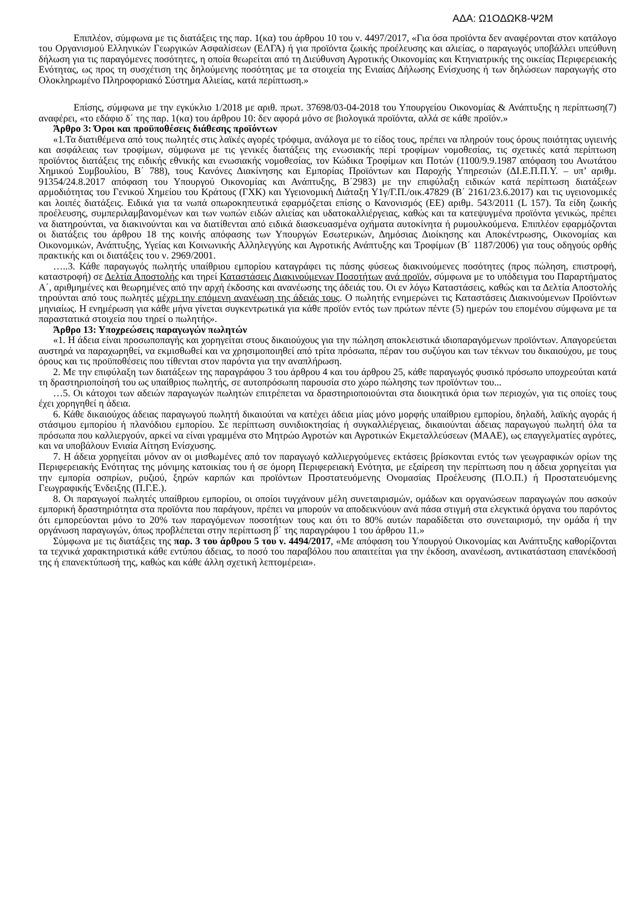ΑΔΑ: Ω1ΟΔΩΚ8-Ψ2Μ
Επιπλέον, σύμφωνα με τις διατάξεις της παρ. 1(κα) του άρθρου 10 του ν. 4497/2017, «Για όσα προϊόντα δεν αναφέρονται στον κατάλογο του Οργανισμού Ελληνικών Γεωργικών Ασφαλίσεων (ΕΛΓΑ) ή για προϊόντα ζωικής προέλευσης και αλιείας, ο παραγωγός υποβάλλει υπεύθυνη δήλωση για τις παραγόμενες ποσότητες, η οποία θεωρείται από τη Διεύθυνση Αγροτικής Οικονομίας και Κτηνιατρικής της οικείας Περιφερειακής Ενότητας, ως προς τη συσχέτιση της δηλούμενης ποσότητας με τα στοιχεία της Ενιαίας Δήλωσης Ενίσχυσης ή των δηλώσεων παραγωγής στο Ολοκληρωμένο Πληροφοριακό Σύστημα Αλιείας, κατά περίπτωση.»
Επίσης, σύμφωνα με την εγκύκλιο 1/2018 με αριθ. πρωτ. 37698/03-04-2018 του Υπουργείου Οικονομίας & Ανάπτυξης η περίπτωση(7) αναφέρει, «το εδάφιο δ΄ της παρ. 1(κα) του άρθρου 10: δεν αφορά μόνο σε βιολογικά προϊόντα, αλλά σε κάθε προϊόν.»
Άρθρο 3: Όροι και προϋποθέσεις διάθεσης προϊόντων
«1.Τα διατιθέμενα από τους πωλητές στις λαϊκές αγορές τρόφιμα, ανάλογα με το είδος τους, πρέπει να πληρούν τους όρους ποιότητας υγιεινής και ασφάλειας των τροφίμων, σύμφωνα με τις γενικές διατάξεις της ενωσιακής περί τροφίμων νομοθεσίας, τις σχετικές κατά περίπτωση προϊόντος διατάξεις της ειδικής εθνικής και ενωσιακής νομοθεσίας, τον Κώδικα Τροφίμων και Ποτών (1100/9.9.1987 απόφαση του Ανωτάτου Χημικού Συμβουλίου, Β΄ 788), τους Κανόνες Διακίνησης και Εμπορίας Προϊόντων και Παροχής Υπηρεσιών (ΔΙ.Ε.Π.Π.Υ. – υπ’ αριθμ. 91354/24.8.2017 απόφαση του Υπουργού Οικονομίας και Ανάπτυξης, Β΄2983) με την επιφύλαξη ειδικών κατά περίπτωση διατάξεων αρμοδιότητας του Γενικού Χημείου του Κράτους (ΓΧΚ) και Υγειονομική Διάταξη Υ1γ/Γ.Π./οικ.47829 (Β΄ 2161/23.6.2017) και τις υγειονομικές και λοιπές διατάξεις. Ειδικά για τα νωπά οπωροκηπευτικά εφαρμόζεται επίσης ο Κανονισμός (ΕΕ) αριθμ. 543/2011 (L 157). Τα είδη ζωικής προέλευσης, συμπεριλαμβανομένων και των νωπών ειδών αλιείας και υδατοκαλλιέργειας, καθώς και τα κατεψυγμένα προϊόντα γενικώς, πρέπει να διατηρούνται, να διακινούνται και να διατίθενται από ειδικά διασκευασμένα οχήματα αυτοκίνητα ή ρυμουλκούμενα. Επιπλέον εφαρμόζονται οι διατάξεις του άρθρου 18 της κοινής απόφασης των Υπουργών Εσωτερικών, Δημόσιας Διοίκησης και Αποκέντρωσης, Οικονομίας και Οικονομικών, Ανάπτυξης, Υγείας και Κοινωνικής Αλληλεγγύης και Αγροτικής Ανάπτυξης και Τροφίμων (Β΄ 1187/2006) για τους οδηγούς ορθής πρακτικής και οι διατάξεις του ν. 2969/2001.
…..3. Κάθε παραγωγός πωλητής υπαίθριου εμπορίου καταγράφει τις πάσης φύσεως διακινούμενες ποσότητες (προς πώληση, επιστροφή, καταστροφή) σε Δελτία Αποστολής και τηρεί Καταστάσεις Διακινούμενων Ποσοτήτων ανά προϊόν, σύμφωνα με το υπόδειγμα του Παραρτήματος Α΄, αριθμημένες και θεωρημένες από την αρχή έκδοσης και ανανέωσης της άδειάς του. Οι εν λόγω Καταστάσεις, καθώς και τα Δελτία Αποστολής τηρούνται από τους πωλητές μέχρι την επόμενη ανανέωση της άδειάς τους. Ο πωλητής ενημερώνει τις Καταστάσεις Διακινούμενων Προϊόντων μηνιαίως. Η ενημέρωση για κάθε μήνα γίνεται συγκεντρωτικά για κάθε προϊόν εντός των πρώτων πέντε (5) ημερών του επομένου σύμφωνα με τα παραστατικά στοιχεία που τηρεί ο πωλητής».
Άρθρο 13: Υποχρεώσεις παραγωγών πωλητών
«1. Η άδεια είναι προσωποπαγής και χορηγείται στους δικαιούχους για την πώληση αποκλειστικά ιδιοπαραγόμενων προϊόντων. Απαγορεύεται αυστηρά να παραχωρηθεί, να εκμισθωθεί και να χρησιμοποιηθεί από τρίτα πρόσωπα, πέραν του συζύγου και των τέκνων του δικαιούχου, με τους όρους και τις προϋποθέσεις που τίθενται στον παρόντα για την αναπλήρωση.
2. Με την επιφύλαξη των διατάξεων της παραγράφου 3 του άρθρου 4 και του άρθρου 25, κάθε παραγωγός φυσικό πρόσωπο υποχρεούται κατά τη δραστηριοποίησή του ως υπαίθριος πωλητής, σε αυτοπρόσωπη παρουσία στο χώρο πώλησης των προϊόντων του...
…5. Οι κάτοχοι των αδειών παραγωγών πωλητών επιτρέπεται να δραστηριοποιούνται στα διοικητικά όρια των περιοχών, για τις οποίες τους έχει χορηγηθεί η άδεια.
6. Κάθε δικαιούχος άδειας παραγωγού πωλητή δικαιούται να κατέχει άδεια μίας μόνο μορφής υπαίθριου εμπορίου, δηλαδή, λαϊκής αγοράς ή στάσιμου εμπορίου ή πλανόδιου εμπορίου. Σε περίπτωση συνιδιοκτησίας ή συγκαλλιέργειας, δικαιούνται άδειας παραγωγού πωλητή όλα τα πρόσωπα που καλλιεργούν, αρκεί να είναι γραμμένα στο Μητρώο Αγροτών και Αγροτικών Εκμεταλλεύσεων (ΜΑΑΕ), ως επαγγελματίες αγρότες, και να υποβάλουν Ενιαία Αίτηση Ενίσχυσης.
7. Η άδεια χορηγείται μόνον αν οι μισθωμένες από τον παραγωγό καλλιεργούμενες εκτάσεις βρίσκονται εντός των γεωγραφικών ορίων της Περιφερειακής Ενότητας της μόνιμης κατοικίας του ή σε όμορη Περιφερειακή Ενότητα, με εξαίρεση την περίπτωση που η άδεια χορηγείται για την εμπορία οσπρίων, ρυζιού, ξηρών καρπών και προϊόντων Προστατευόμενης Ονομασίας Προέλευσης (Π.Ο.Π.) ή Προστατευόμενης Γεωγραφικής Ένδειξης (Π.Γ.Ε.).
8. Οι παραγωγοί πωλητές υπαίθριου εμπορίου, οι οποίοι τυγχάνουν μέλη συνεταιρισμών, ομάδων και οργανώσεων παραγωγών που ασκούν εμπορική δραστηριότητα στα προϊόντα που παράγουν, πρέπει να μπορούν να αποδεικνύουν ανά πάσα στιγμή στα ελεγκτικά όργανα του παρόντος ότι εμπορεύονται μόνο το 20% των παραγόμενων ποσοτήτων τους και ότι το 80% αυτών παραδίδεται στο συνεταιρισμό, την ομάδα ή την οργάνωση παραγωγών, όπως προβλέπεται στην περίπτωση β΄ της παραγράφου 1 του άρθρου 11.»
Σύμφωνα με τις διατάξεις της παρ. 3 του άρθρου 5 του ν. 4494/2017, «Με απόφαση του Υπουργού Οικονομίας και Ανάπτυξης καθορίζονται τα τεχνικά χαρακτηριστικά κάθε εντύπου άδειας, το ποσό του παραβόλου που απαιτείται για την έκδοση, ανανέωση, αντικατάσταση επανέκδοσή της ή επανεκτύπωσή της, καθώς και κάθε άλλη σχετική λεπτομέρεια».